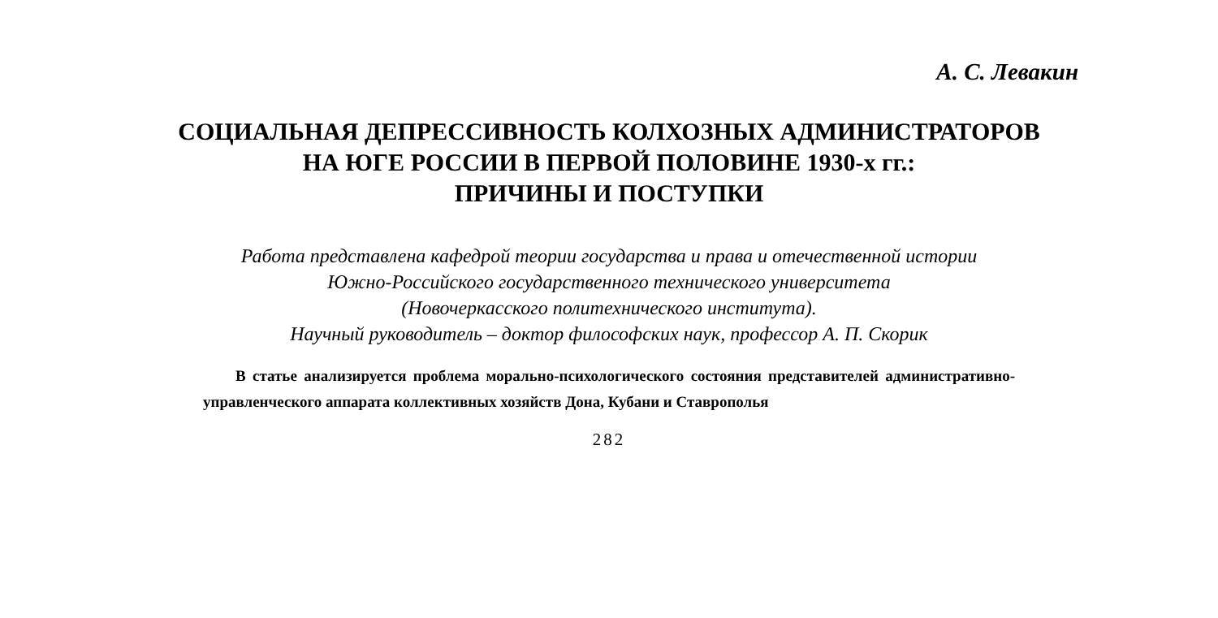А. С. Левакин
СОЦИАЛЬНАЯ ДЕПРЕССИВНОСТЬ КОЛХОЗНЫХ АДМИНИСТРАТОРОВ
НА ЮГЕ РОССИИ В ПЕРВОЙ ПОЛОВИНЕ 1930-х гг.:
ПРИЧИНЫ И ПОСТУПКИ
Работа представлена кафедрой теории государства и права и отечественной истории
Южно-Российского государственного технического университета
(Новочеркасского политехнического института).
Научный руководитель – доктор философских наук, профессор А. П. Скорик
В статье анализируется проблема морально-психологического состояния представителей административно-управленческого аппарата коллективных хозяйств Дона, Кубани и Ставрополья
282